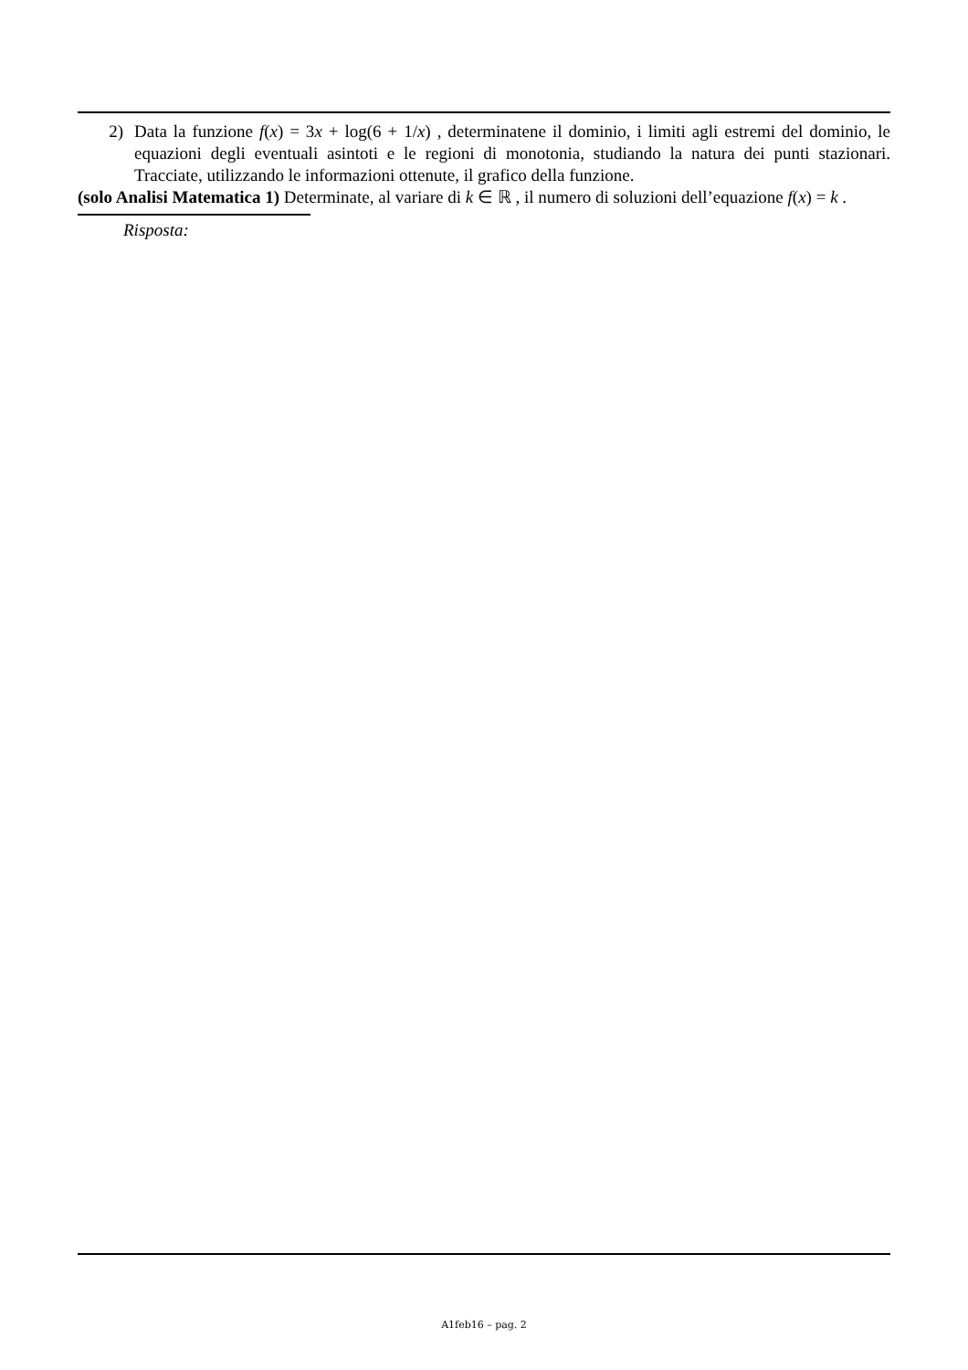2) Data la funzione f(x) = 3x + log(6 + 1/x) , determinatene il dominio, i limiti agli estremi del dominio, le equazioni degli eventuali asintoti e le regioni di monotonia, studiando la natura dei punti stazionari. Tracciate, utilizzando le informazioni ottenute, il grafico della funzione.
(solo Analisi Matematica 1) Determinate, al variare di k ∈ ℝ , il numero di soluzioni dell’equazione f(x) = k .
Risposta:
A1feb16 – pag. 2